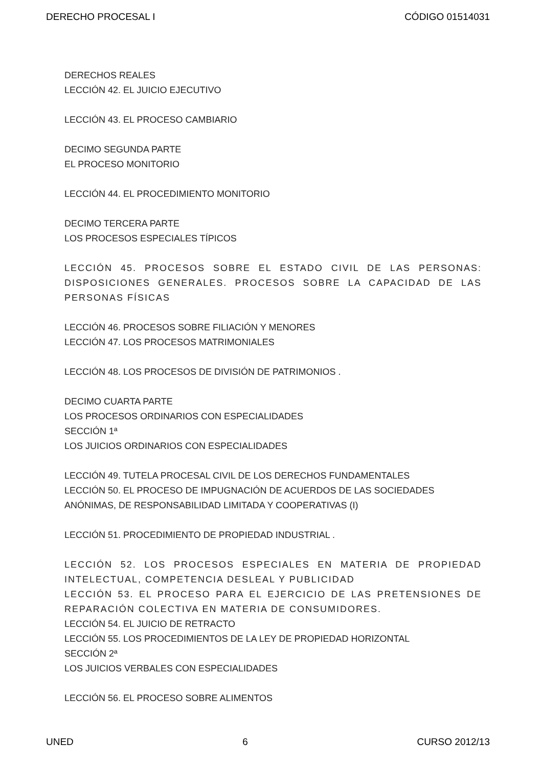DERECHO PROCESAL I CÓDIGO 01514031
DERECHOS REALES
LECCIÓN 42. EL JUICIO EJECUTIVO
LECCIÓN 43. EL PROCESO CAMBIARIO
DECIMO SEGUNDA PARTE
EL PROCESO MONITORIO
LECCIÓN 44. EL PROCEDIMIENTO MONITORIO
DECIMO TERCERA PARTE
LOS PROCESOS ESPECIALES TÍPICOS
LECCIÓN 45. PROCESOS SOBRE EL ESTADO CIVIL DE LAS PERSONAS: DISPOSICIONES GENERALES. PROCESOS SOBRE LA CAPACIDAD DE LAS PERSONAS FÍSICAS
LECCIÓN 46. PROCESOS SOBRE FILIACIÓN Y MENORES
LECCIÓN 47. LOS PROCESOS MATRIMONIALES
LECCIÓN 48. LOS PROCESOS DE DIVISIÓN DE PATRIMONIOS .
DECIMO CUARTA PARTE
LOS PROCESOS ORDINARIOS CON ESPECIALIDADES
SECCIÓN 1ª
LOS JUICIOS ORDINARIOS CON ESPECIALIDADES
LECCIÓN 49. TUTELA PROCESAL CIVIL DE LOS DERECHOS FUNDAMENTALES
LECCIÓN 50. EL PROCESO DE IMPUGNACIÓN DE ACUERDOS DE LAS SOCIEDADES ANÓNIMAS, DE RESPONSABILIDAD LIMITADA Y COOPERATIVAS (I)
LECCIÓN 51. PROCEDIMIENTO DE PROPIEDAD INDUSTRIAL .
LECCIÓN 52. LOS PROCESOS ESPECIALES EN MATERIA DE PROPIEDAD INTELECTUAL, COMPETENCIA DESLEAL Y PUBLICIDAD
LECCIÓN 53. EL PROCESO PARA EL EJERCICIO DE LAS PRETENSIONES DE REPARACIÓN COLECTIVA EN MATERIA DE CONSUMIDORES.
LECCIÓN 54. EL JUICIO DE RETRACTO
LECCIÓN 55. LOS PROCEDIMIENTOS DE LA LEY DE PROPIEDAD HORIZONTAL
SECCIÓN 2ª
LOS JUICIOS VERBALES CON ESPECIALIDADES
LECCIÓN 56. EL PROCESO SOBRE ALIMENTOS
UNED 6 CURSO 2012/13